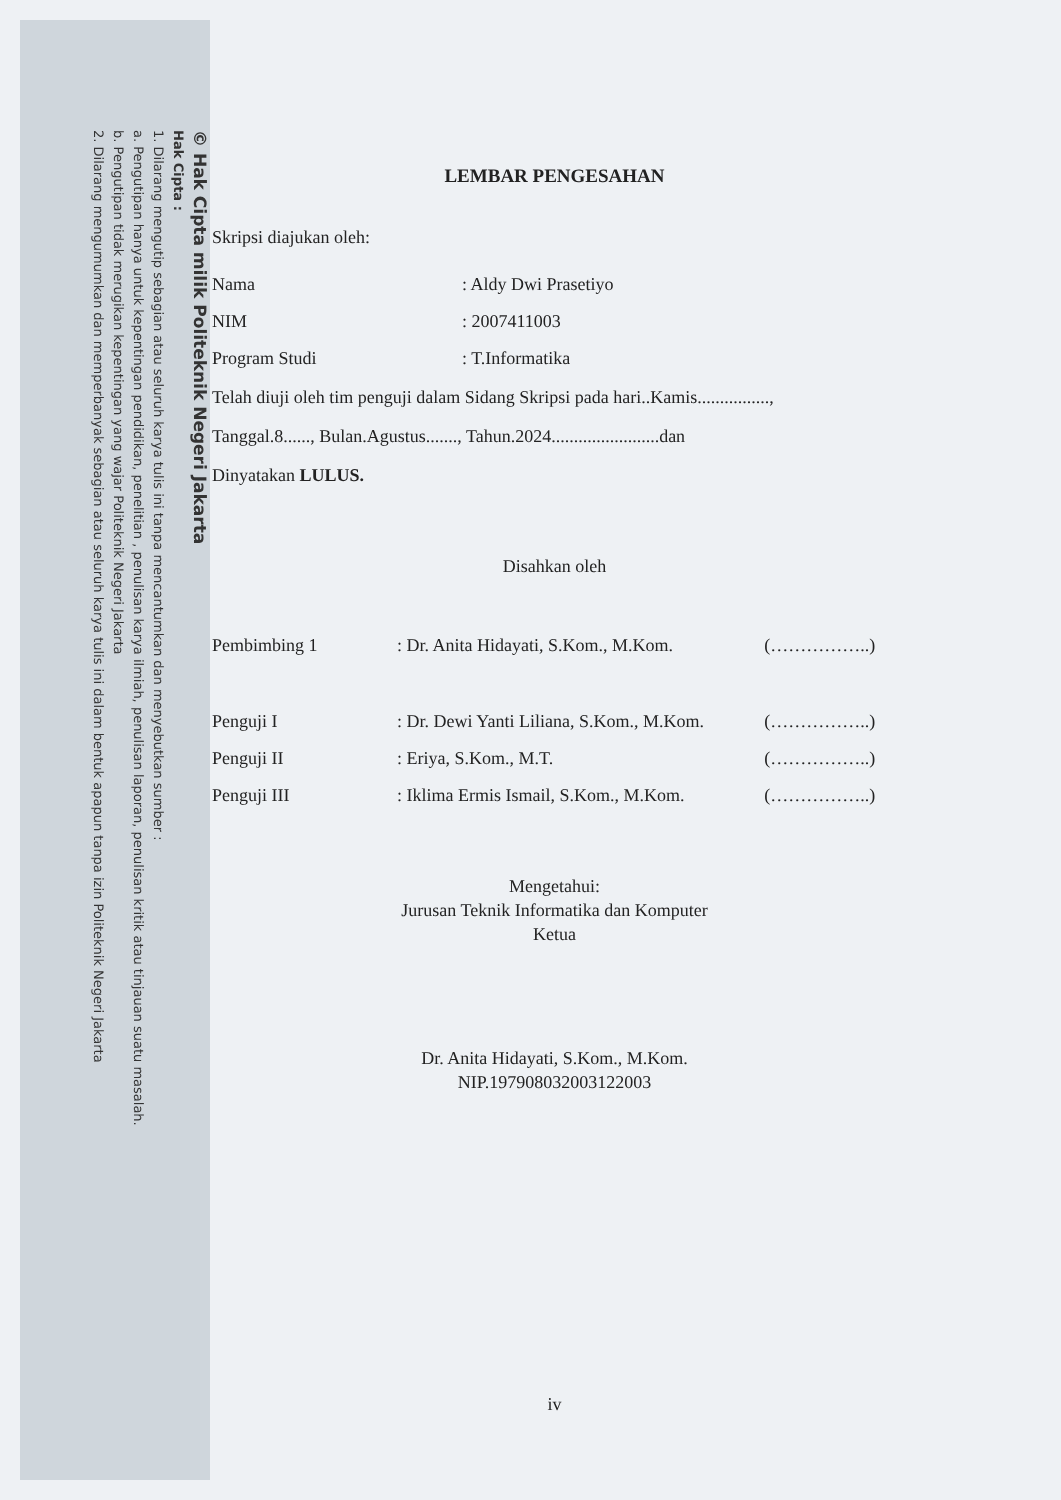© Hak Cipta milik Politeknik Negeri Jakarta
Hak Cipta :
1. Dilarang mengutip sebagian atau seluruh karya tulis ini tanpa mencantumkan dan menyebutkan sumber :
a. Pengutipan hanya untuk kepentingan pendidikan, penelitian , penulisan karya ilmiah, penulisan laporan, penulisan kritik atau tinjauan suatu masalah.
b. Pengutipan tidak merugikan kepentingan yang wajar Politeknik Negeri Jakarta
2. Dilarang mengumumkan dan memperbanyak sebagian atau seluruh karya tulis ini dalam bentuk apapun tanpa izin Politeknik Negeri Jakarta
LEMBAR PENGESAHAN
Skripsi diajukan oleh:
| Nama | : Aldy Dwi Prasetiyo |
| NIM | : 2007411003 |
| Program Studi | : T.Informatika |
Telah diuji oleh tim penguji dalam Sidang Skripsi pada hari..Kamis................,
Tanggal.8......, Bulan.Agustus......., Tahun.2024........................dan
Dinyatakan LULUS.
Disahkan oleh
| Pembimbing 1 | : Dr. Anita Hidayati, S.Kom., M.Kom. | (……………..) |
| Penguji I | : Dr. Dewi Yanti Liliana, S.Kom., M.Kom. | (……………..) |
| Penguji II | : Eriya, S.Kom., M.T. | (……………..) |
| Penguji III | : Iklima Ermis Ismail, S.Kom., M.Kom. | (……………..) |
Mengetahui:
Jurusan Teknik Informatika dan Komputer
Ketua
Dr. Anita Hidayati, S.Kom., M.Kom.
NIP.197908032003122003
iv